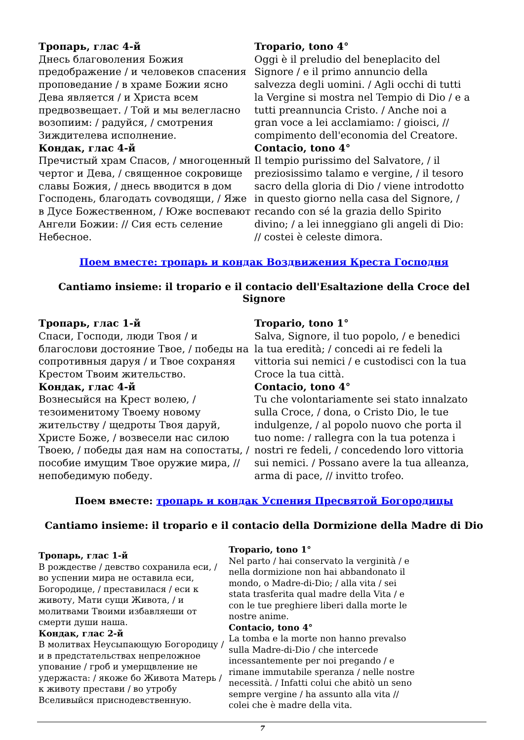Тропарь, глас 4-й
Днесь благоволения Божия предобpажение / и человеков спасения проповедание / в храме Божии ясно Дева является / и Христа всем предвозвещает. / Той и мы велегласно возопиим: / радуйся, / смотрения Зиждителева исполнение.
Кондак, глас 4-й
Пречистый храм Спасов, / многоценный чертог и Дева, / священное сокровище славы Божия, / днесь вводится в дом Господень, благодать сovводящи, / Яже в Дусе Божественном, / Юже воспевают Ангели Божии: // Сия есть селение Небесное.
Tropario, tono 4°
Oggi è il preludio del beneplacito del Signore / e il primo annuncio della salvezza degli uomini. / Agli occhi di tutti la Vergine si mostra nel Tempio di Dio / e a tutti preannuncia Cristo. / Anche noi a gran voce a lei acclamiamo: / gioisci, // compimento dell'economia del Creatore.
Contacio, tono 4°
Il tempio purissimo del Salvatore, / il preziosissimo talamo e vergine, / il tesoro sacro della gloria di Dio / viene introdotto in questo giorno nella casa del Signore, / recando con sé la grazia dello Spirito divino; / a lei inneggiano gli angeli di Dio: // costei è celeste dimora.
Поем вместе: тропарь и кондак Воздвижения Креста Господня
Cantiamo insieme: il tropario e il contacio dell'Esaltazione della Croce del Signore
Тропарь, глас 1-й
Спаси, Господи, люди Твоя / и благослови достояние Твое, / победы на сопротивныя даруя / и Твое сохраняя Крестом Твоим жительство.
Кондак, глас 4-й
Вознесыйся на Крест волею, / тезоименитому Твоему новому жительству / щедроты Твоя даруй, Христе Боже, / возвесели нас силою Твоею, / победы дая нам на сопостаты, / пособие имущим Твое оружие мира, // непобедимую победу.
Tropario, tono 1°
Salva, Signore, il tuo popolo, / e benedici la tua eredità; / concedi ai re fedeli la vittoria sui nemici / e custodisci con la tua Croce la tua città.
Contacio, tono 4°
Tu che volontariamente sei stato innalzato sulla Croce, / dona, o Cristo Dio, le tue indulgenze, / al popolo nuovo che porta il tuo nome: / rallegra con la tua potenza i nostri re fedeli, / concedendo loro vittoria sui nemici. / Possano avere la tua alleanza, arma di pace, // invitto trofeo.
Поем вместе: тропарь и кондак Успения Пресвятой Богородицы
Cantiamo insieme: il tropario e il contacio della Dormizione della Madre di Dio
Тропарь, глас 1-й
В рождестве / девство сохранила еси, / во успении мира не оставила еси, Богородице, / преставилася / еси к животу, Мати сущи Живота, / и молитвами Твоими избавляеши от смерти души наша.
Кондак, глас 2-й
В молитвах Неусыпающую Богородицу / и в предстательствах непреложное упование / гроб и умерщвление не удержаста: / якоже бо Живота Матерь / к животу престави / во утробу Вселивыйся приснодевственную.
Tropario, tono 1°
Nel parto / hai conservato la verginità / e nella dormizione non hai abbandonato il mondo, o Madre-di-Dio; / alla vita / sei stata trasferita qual madre della Vita / e con le tue preghiere liberi dalla morte le nostre anime.
Contacio, tono 4°
La tomba e la morte non hanno prevalso sulla Madre-di-Dio / che intercede incessantemente per noi pregando / e rimane immutabile speranza / nelle nostre necessità. / Infatti colui che abitò un seno sempre vergine / ha assunto alla vita // colei che è madre della vita.
7